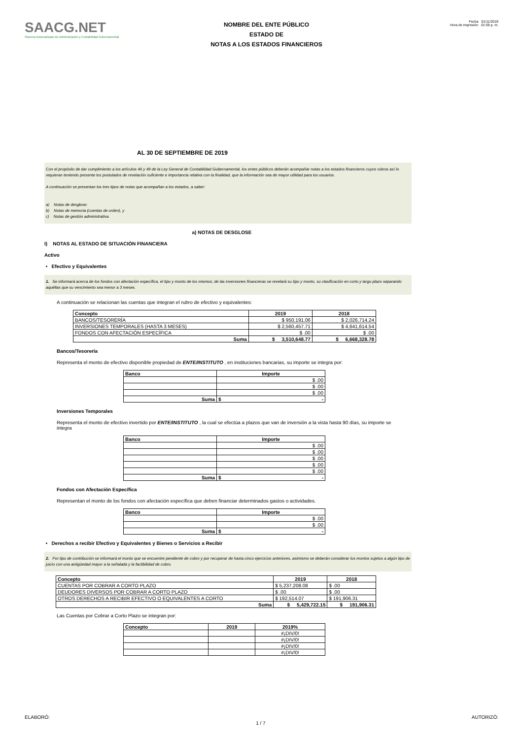SAACG.NET
Sistema Automatizado de Administración y Contabilidad Gubernamental
NOMBRE DEL ENTE PÚBLICO
ESTADO DE
NOTAS A LOS ESTADOS FINANCIEROS
Fecha 01/11/2019
Hora de impresión 01:59 p. m.
AL 30 DE SEPTIEMBRE DE 2019
Con el propósito de dar cumplimiento a los artículos 46 y 49 de la Ley General de Contabilidad Gubernamental, los entes públicos deberán acompañar notas a los estados financieros cuyos rubros así lo requieran teniendo presente los postulados de revelación suficiente e importancia relativa con la finalidad, que la información sea de mayor utilidad para los usuarios.
A continuación se presentan los tres tipos de notas que acompañan a los estados, a saber:
a) Notas de desglose;
b) Notas de memoria (cuentas de orden), y
c) Notas de gestión administrativa.
a) NOTAS DE DESGLOSE
I) NOTAS AL ESTADO DE SITUACIÓN FINANCIERA
Activo
• Efectivo y Equivalentes
1. Se informará acerca de los fondos con afectación específica, el tipo y monto de los mismos; de las inversiones financieras se revelará su tipo y monto, su clasificación en corto y largo plazo separando aquéllas que su vencimiento sea menor a 3 meses.
A continuación se relacionan las cuentas que integran el rubro de efectivo y equivalentes:
| Concepto | 2019 | 2018 |
| --- | --- | --- |
| BANCOS/TESORERÍA | $ 950,191.06 | $ 2,026,714.24 |
| INVERSIONES TEMPORALES (HASTA 3 MESES) | $ 2,560,457.71 | $ 4,641,614.54 |
| FONDOS CON AFECTACIÓN ESPECÍFICA | $ .00 | $ .00 |
| Suma | $ 3,510,648.77 | $ 6,668,328.78 |
Bancos/Tesorería
Representa el monto de efectivo disponible propiedad de ENTE/INSTITUTO , en instituciones bancarias, su importe se integra por:
| Banco | Importe |
| --- | --- |
| | $ .00 |
| | $ .00 |
| | $ .00 |
| Suma | $ - |
Inversiones Temporales
Representa el monto de efectivo invertido por ENTE/INSTITUTO , la cual se efectúa a plazos que van de inversión a la vista hasta 90 días, su importe se integra
| Banco | Importe |
| --- | --- |
| | $ .00 |
| | $ .00 |
| | $ .00 |
| | $ .00 |
| | $ .00 |
| Suma | $ - |
Fondos con Afectación Específica
Representan el monto de los fondos con afectación específica que deben financiar determinados gastos o actividades.
| Banco | Importe |
| --- | --- |
| | $ .00 |
| | $ .00 |
| Suma | $ - |
• Derechos a recibir Efectivo y Equivalentes y Bienes o Servicios a Recibir
2. Por tipo de contribución se informará el monto que se encuentre pendiente de cobro y por recuperar de hasta cinco ejercicios anteriores, asimismo se deberán considerar los montos sujetos a algún tipo de juicio con una antigüedad mayor a la señalada y la factibilidad de cobro.
| Concepto | 2019 | 2018 |
| --- | --- | --- |
| CUENTAS POR COBRAR A CORTO PLAZO | $ 5,237,208.08 | $ .00 |
| DEUDORES DIVERSOS POR COBRAR A CORTO PLAZO | $ .00 | $ .00 |
| OTROS DERECHOS A RECIBIR EFECTIVO O EQUIVALENTES A CORTO | $ 192,514.07 | $ 191,906.31 |
| Suma | $ 5,429,722.15 | $ 191,906.31 |
Las Cuentas por Cobrar a Corto Plazo se integran por:
| Concepto | 2019 | 2019% |
| --- | --- | --- |
| | | #¡DIV/0! |
| | | #¡DIV/0! |
| | | #¡DIV/0! |
| | | #¡DIV/0! |
ELABORÓ: 1 / 7 AUTORIZÓ: